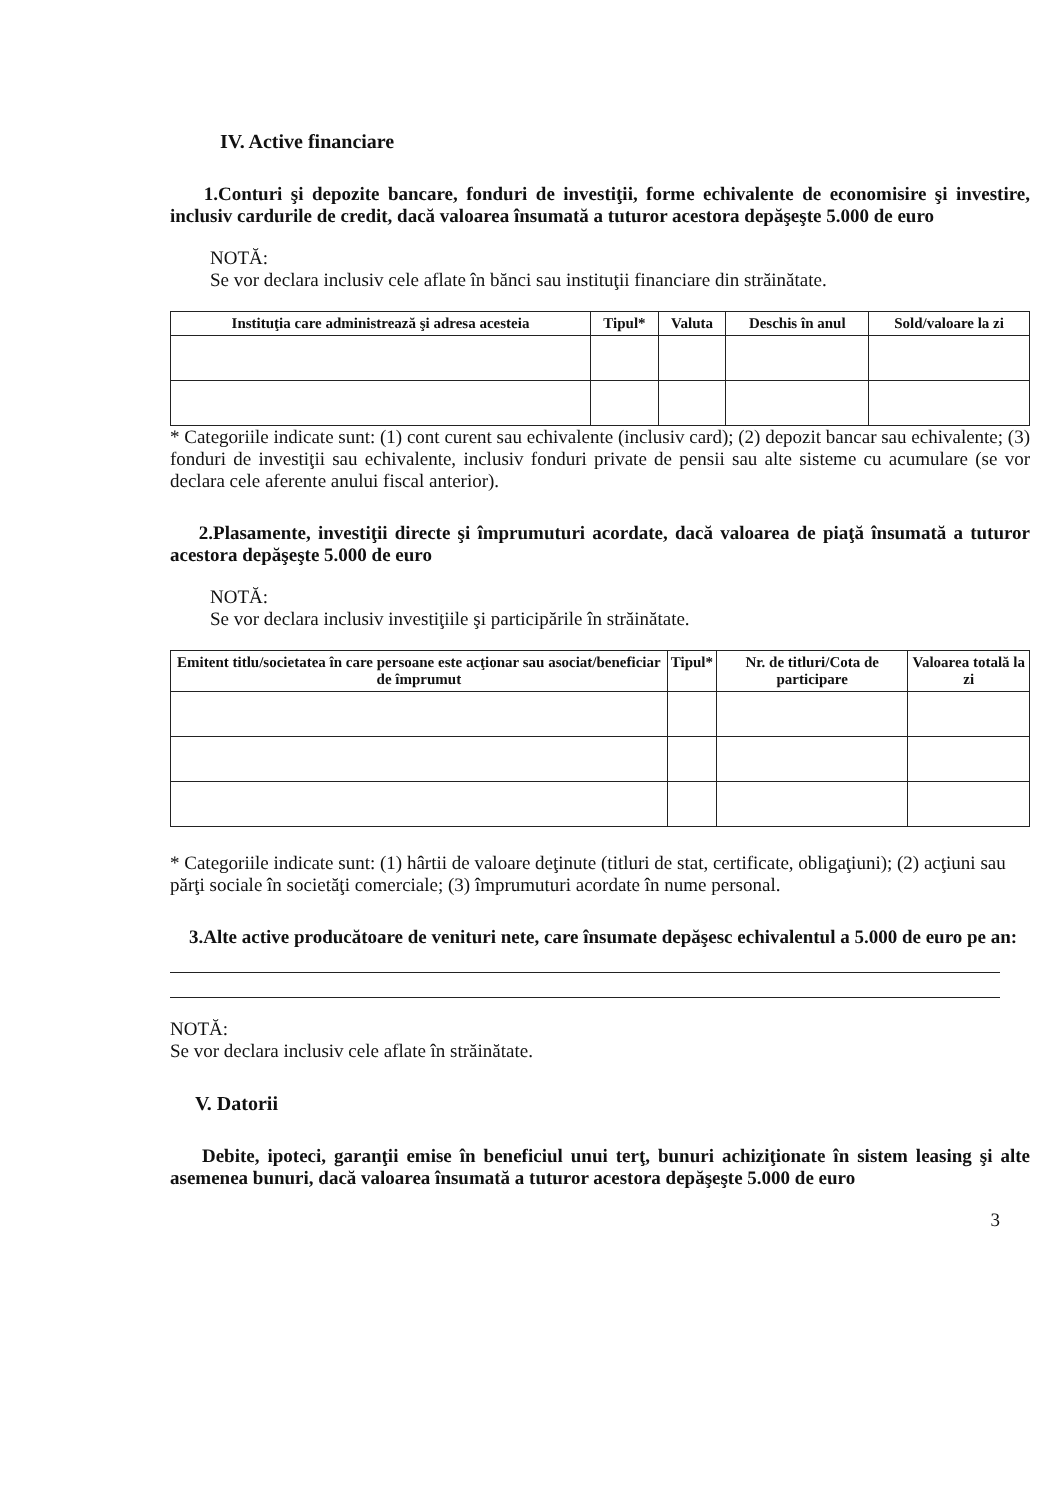IV. Active financiare
1.Conturi şi depozite bancare, fonduri de investiţii, forme echivalente de economisire şi investire, inclusiv cardurile de credit, dacă valoarea însumată a tuturor acestora depăşeşte 5.000 de euro
NOTĂ:
Se vor declara inclusiv cele aflate în bănci sau instituţii financiare din străinătate.
| Instituţia care administrează şi adresa acesteia | Tipul* | Valuta | Deschis în anul | Sold/valoare la zi |
| --- | --- | --- | --- | --- |
* Categoriile indicate sunt: (1) cont curent sau echivalente (inclusiv card); (2) depozit bancar sau echivalente; (3) fonduri de investiţii sau echivalente, inclusiv fonduri private de pensii sau alte sisteme cu acumulare (se vor declara cele aferente anului fiscal anterior).
2.Plasamente, investiţii directe şi împrumuturi acordate, dacă valoarea de piaţă însumată a tuturor acestora depăşeşte 5.000 de euro
NOTĂ:
Se vor declara inclusiv investiţiile şi participările în străinătate.
| Emitent titlu/societatea în care persoane este acţionar sau asociat/beneficiar de împrumut | Tipul* | Nr. de titluri/Cota de participare | Valoarea totală la zi |
| --- | --- | --- | --- |
* Categoriile indicate sunt: (1) hârtii de valoare deţinute (titluri de stat, certificate, obligaţiuni); (2) acţiuni sau părţi sociale în societăţi comerciale; (3) împrumuturi acordate în nume personal.
3.Alte active producătoare de venituri nete, care însumate depăşesc echivalentul a 5.000 de euro pe an:
NOTĂ:
Se vor declara inclusiv cele aflate în străinătate.
V. Datorii
Debite, ipoteci, garanţii emise în beneficiul unui terţ, bunuri achiziţionate în sistem leasing şi alte asemenea bunuri, dacă valoarea însumată a tuturor acestora depăşeşte 5.000 de euro
3